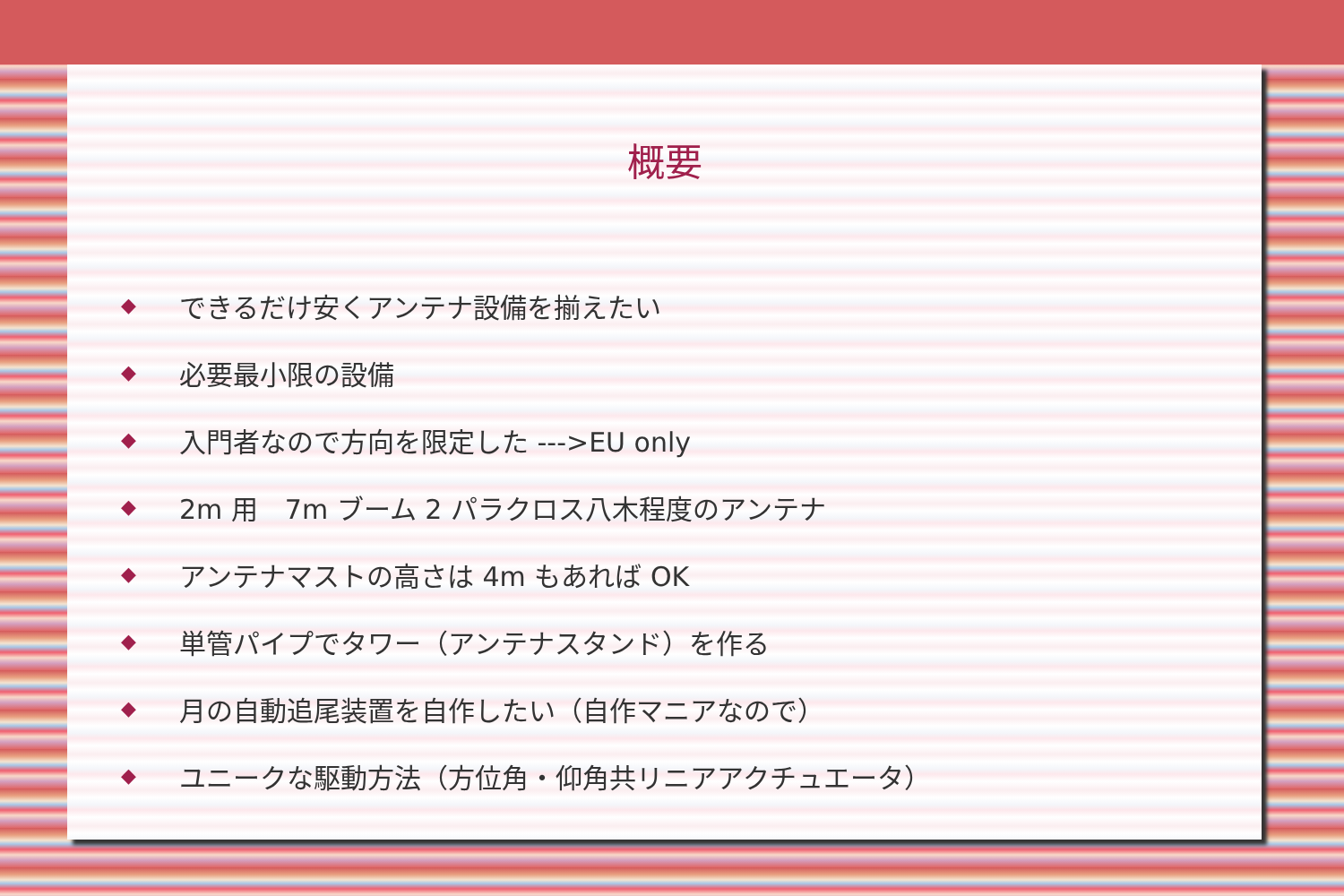概要
◆ できるだけ安くアンテナ設備を揃えたい
◆ 必要最小限の設備
◆ 入門者なので方向を限定した --->EU only
◆ 2m 用　7m ブーム 2 パラクロス八木程度のアンテナ
◆ アンテナマストの高さは 4m もあれば OK
◆ 単管パイプでタワー（アンテナスタンド）を作る
◆ 月の自動追尾装置を自作したい（自作マニアなので）
◆ ユニークな駆動方法（方位角・仰角共リニアアクチュエータ）